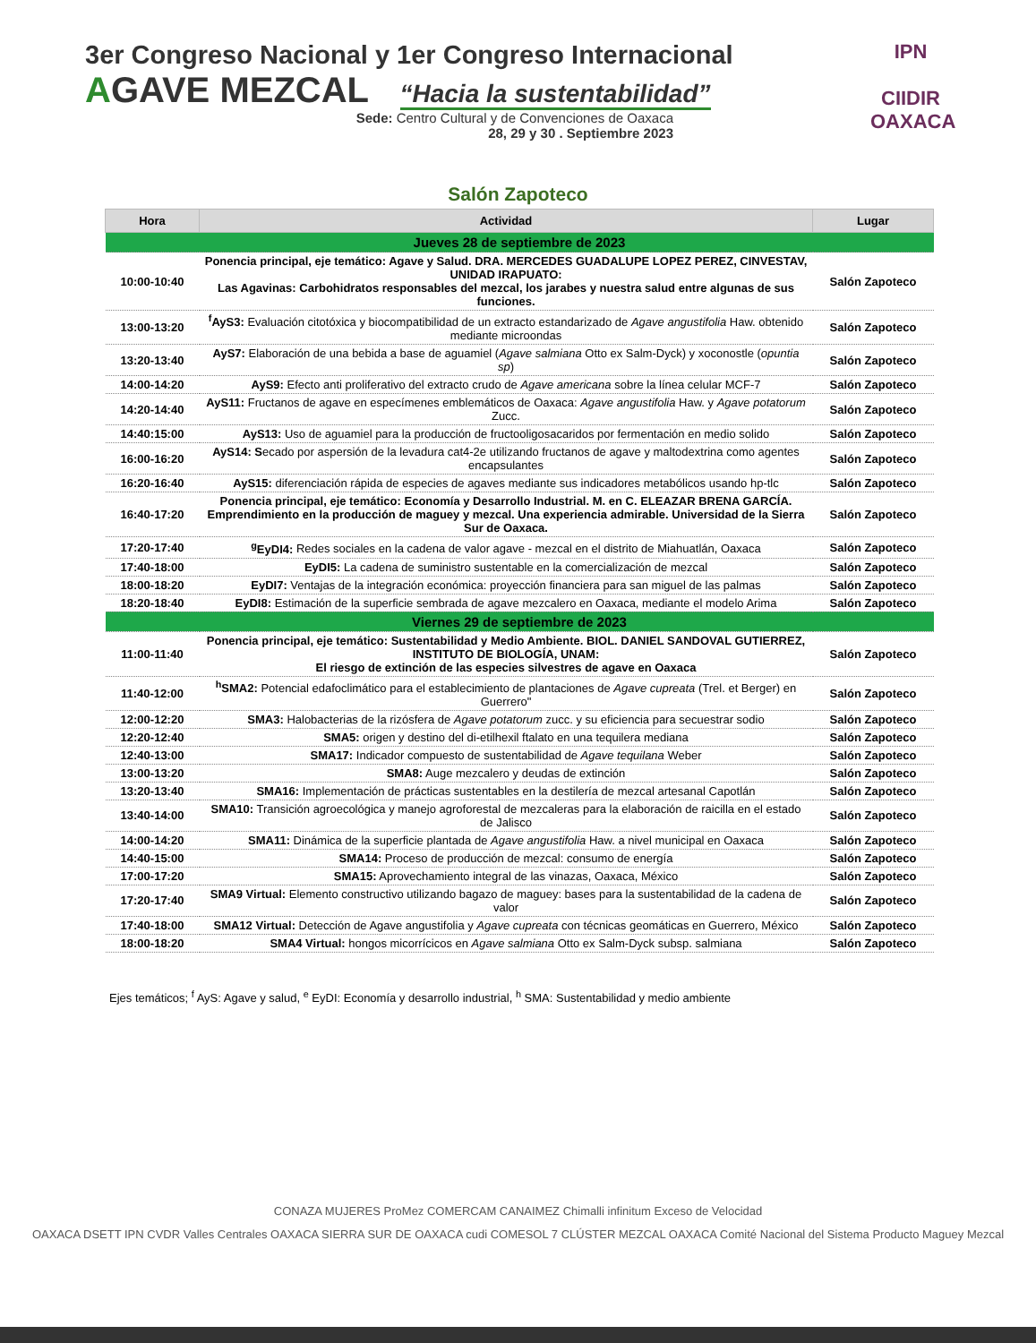3er Congreso Nacional y 1er Congreso Internacional
AGAVE MEZCAL “Hacia la sustentabilidad”
Sede: Centro Cultural y de Convenciones de Oaxaca
28, 29 y 30 . Septiembre 2023
IPN
CIIDIR OAXACA
Salón Zapoteco
| Hora | Actividad | Lugar |
| --- | --- | --- |
| Jueves 28 de septiembre de 2023 | | |
| 10:00-10:40 | Ponencia principal, eje temático: Agave y Salud. DRA. MERCEDES GUADALUPE LOPEZ PEREZ, CINVESTAV, UNIDAD IRAPUATO: Las Agavinas: Carbohidratos responsables del mezcal, los jarabes y nuestra salud entre algunas de sus funciones. | Salón Zapoteco |
| 13:00-13:20 | <sup>f</sup> AyS3: Evaluación citotóxica y biocompatibilidad de un extracto estandarizado de Agave angustifolia Haw. obtenido mediante microondas | Salón Zapoteco |
| 13:20-13:40 | AyS7: Elaboración de una bebida a base de aguamiel ( Agave salmiana Otto ex Salm-Dyck) y xoconostle ( opuntia sp ) | Salón Zapoteco |
| 14:00-14:20 | AyS9: Efecto anti proliferativo del extracto crudo de Agave americana sobre la línea celular MCF-7 | Salón Zapoteco |
| 14:20-14:40 | AyS11: Fructanos de agave en especímenes emblemáticos de Oaxaca: Agave angustifolia Haw. y Agave potatorum Zucc. | Salón Zapoteco |
| 14:40:15:00 | AyS13: Uso de aguamiel para la producción de fructooligosacaridos por fermentación en medio solido | Salón Zapoteco |
| 16:00-16:20 | AyS14: S ecado por aspersión de la levadura cat4-2e utilizando fructanos de agave y maltodextrina como agentes encapsulantes | Salón Zapoteco |
| 16:20-16:40 | AyS15: diferenciación rápida de especies de agaves mediante sus indicadores metabólicos usando hp-tlc | Salón Zapoteco |
| 16:40-17:20 | Ponencia principal, eje temático: Economía y Desarrollo Industrial. M. en C. ELEAZAR BRENA GARCÍA. Emprendimiento en la producción de maguey y mezcal. Una experiencia admirable. Universidad de la Sierra Sur de Oaxaca. | Salón Zapoteco |
| 17:20-17:40 | <sup>g</sup> EyDI4: Redes sociales en la cadena de valor agave - mezcal en el distrito de Miahuatlán, Oaxaca | Salón Zapoteco |
| 17:40-18:00 | EyDI5: La cadena de suministro sustentable en la comercialización de mezcal | Salón Zapoteco |
| 18:00-18:20 | EyDI7: Ventajas de la integración económica: proyección financiera para san miguel de las palmas | Salón Zapoteco |
| 18:20-18:40 | EyDI8: Estimación de la superficie sembrada de agave mezcalero en Oaxaca, mediante el modelo Arima | Salón Zapoteco |
| Viernes 29 de septiembre de 2023 | | |
| 11:00-11:40 | Ponencia principal, eje temático: Sustentabilidad y Medio Ambiente. BIOL. DANIEL SANDOVAL GUTIERREZ, INSTITUTO DE BIOLOGÍA, UNAM: El riesgo de extinción de las especies silvestres de agave en Oaxaca | Salón Zapoteco |
| 11:40-12:00 | <sup>h</sup> SMA2: Potencial edafoclimático para el establecimiento de plantaciones de Agave cupreata (Trel. et Berger) en Guerrero" | Salón Zapoteco |
| 12:00-12:20 | SMA3: Halobacterias de la rizósfera de Agave potatorum zucc. y su eficiencia para secuestrar sodio | Salón Zapoteco |
| 12:20-12:40 | SMA5: origen y destino del di-etilhexil ftalato en una tequilera mediana | Salón Zapoteco |
| 12:40-13:00 | SMA17: Indicador compuesto de sustentabilidad de Agave tequilana Weber | Salón Zapoteco |
| 13:00-13:20 | SMA8: Auge mezcalero y deudas de extinción | Salón Zapoteco |
| 13:20-13:40 | SMA16: Implementación de prácticas sustentables en la destilería de mezcal artesanal Capotlán | Salón Zapoteco |
| 13:40-14:00 | SMA10: Transición agroecológica y manejo agroforestal de mezcaleras para la elaboración de raicilla en el estado de Jalisco | Salón Zapoteco |
| 14:00-14:20 | SMA11: Dinámica de la superficie plantada de Agave angustifolia Haw. a nivel municipal en Oaxaca | Salón Zapoteco |
| 14:40-15:00 | SMA14: Proceso de producción de mezcal: consumo de energía | Salón Zapoteco |
| 17:00-17:20 | SMA15: Aprovechamiento integral de las vinazas, Oaxaca, México | Salón Zapoteco |
| 17:20-17:40 | SMA9 Virtual: Elemento constructivo utilizando bagazo de maguey: bases para la sustentabilidad de la cadena de valor | Salón Zapoteco |
| 17:40-18:00 | SMA12 Virtual: Detección de Agave angustifolia y Agave cupreata con técnicas geomáticas en Guerrero, México | Salón Zapoteco |
| 18:00-18:20 | SMA4 Virtual: hongos micorrícicos en Agave salmiana Otto ex Salm-Dyck subsp. salmiana | Salón Zapoteco |
Ejes temáticos; <sup>f</sup> AyS: Agave y salud, <sup>e</sup> EyDI: Economía y desarrollo industrial, <sup>h</sup> SMA: Sustentabilidad y medio ambiente
CONAZA MUJERES ProMez COMERCAM CANAIMEZ Chimalli infinitum Exceso de Velocidad
OAXACA DSETT IPN CVDR Valles Centrales OAXACA SIERRA SUR DE OAXACA cudi COMESOL 7 CLÚSTER MEZCAL OAXACA Comité Nacional del Sistema Producto Maguey Mezcal